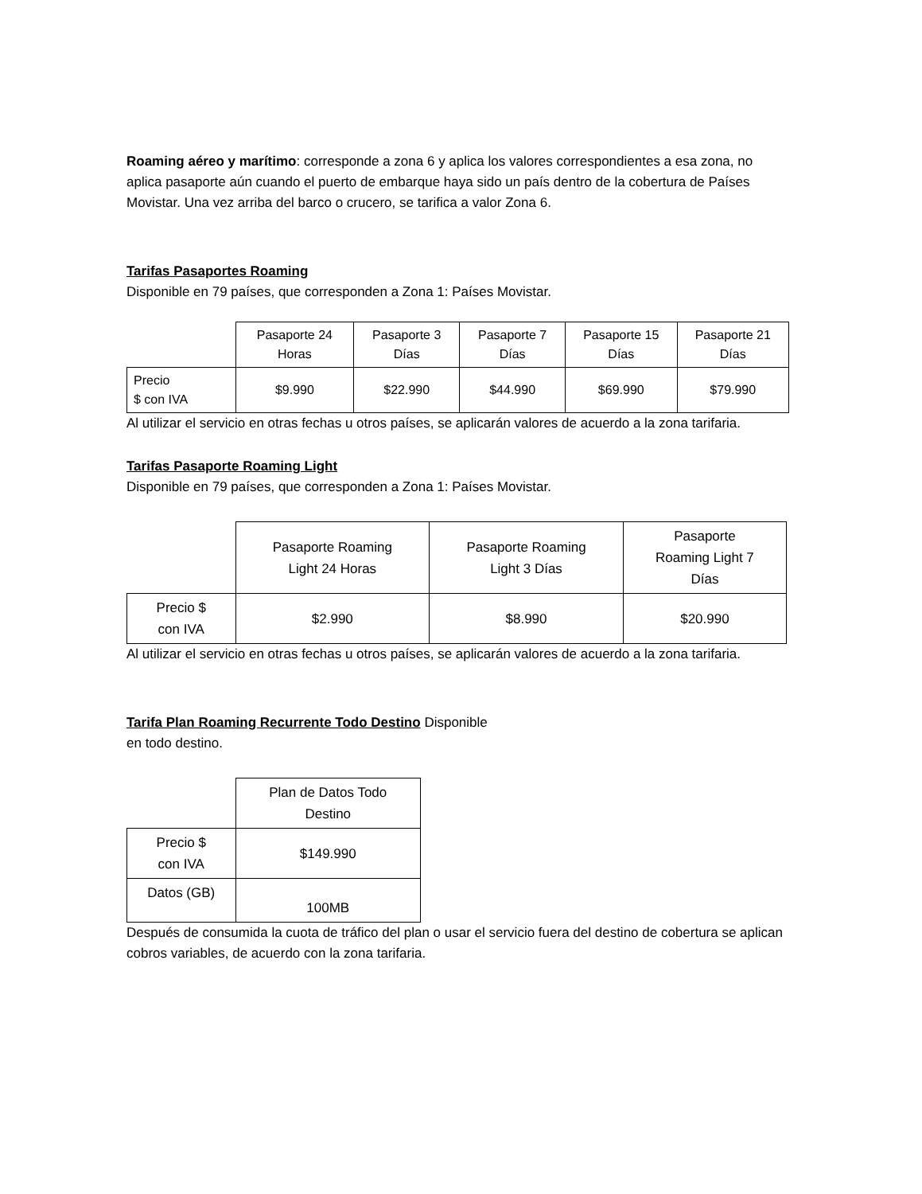Roaming aéreo y marítimo: corresponde a zona 6 y aplica los valores correspondientes a esa zona, no aplica pasaporte aún cuando el puerto de embarque haya sido un país dentro de la cobertura de Países Movistar. Una vez arriba del barco o crucero, se tarifica a valor Zona 6.
Tarifas Pasaportes Roaming
Disponible en 79 países, que corresponden a Zona 1: Países Movistar.
| | Pasaporte 24 Horas | Pasaporte 3 Días | Pasaporte 7 Días | Pasaporte 15 Días | Pasaporte 21 Días |
| --- | --- | --- | --- | --- | --- |
| Precio $ con IVA | $9.990 | $22.990 | $44.990 | $69.990 | $79.990 |
Al utilizar el servicio en otras fechas u otros países, se aplicarán valores de acuerdo a la zona tarifaria.
Tarifas Pasaporte Roaming Light
Disponible en 79 países, que corresponden a Zona 1: Países Movistar.
| | Pasaporte Roaming Light 24 Horas | Pasaporte Roaming Light 3 Días | Pasaporte Roaming Light 7 Días |
| --- | --- | --- | --- |
| Precio $ con IVA | $2.990 | $8.990 | $20.990 |
Al utilizar el servicio en otras fechas u otros países, se aplicarán valores de acuerdo a la zona tarifaria.
Tarifa Plan Roaming Recurrente Todo Destino Disponible
en todo destino.
| | Plan de Datos Todo Destino |
| --- | --- |
| Precio $ con IVA | $149.990 |
| Datos (GB) | 100MB |
Después de consumida la cuota de tráfico del plan o usar el servicio fuera del destino de cobertura se aplican cobros variables, de acuerdo con la zona tarifaria.